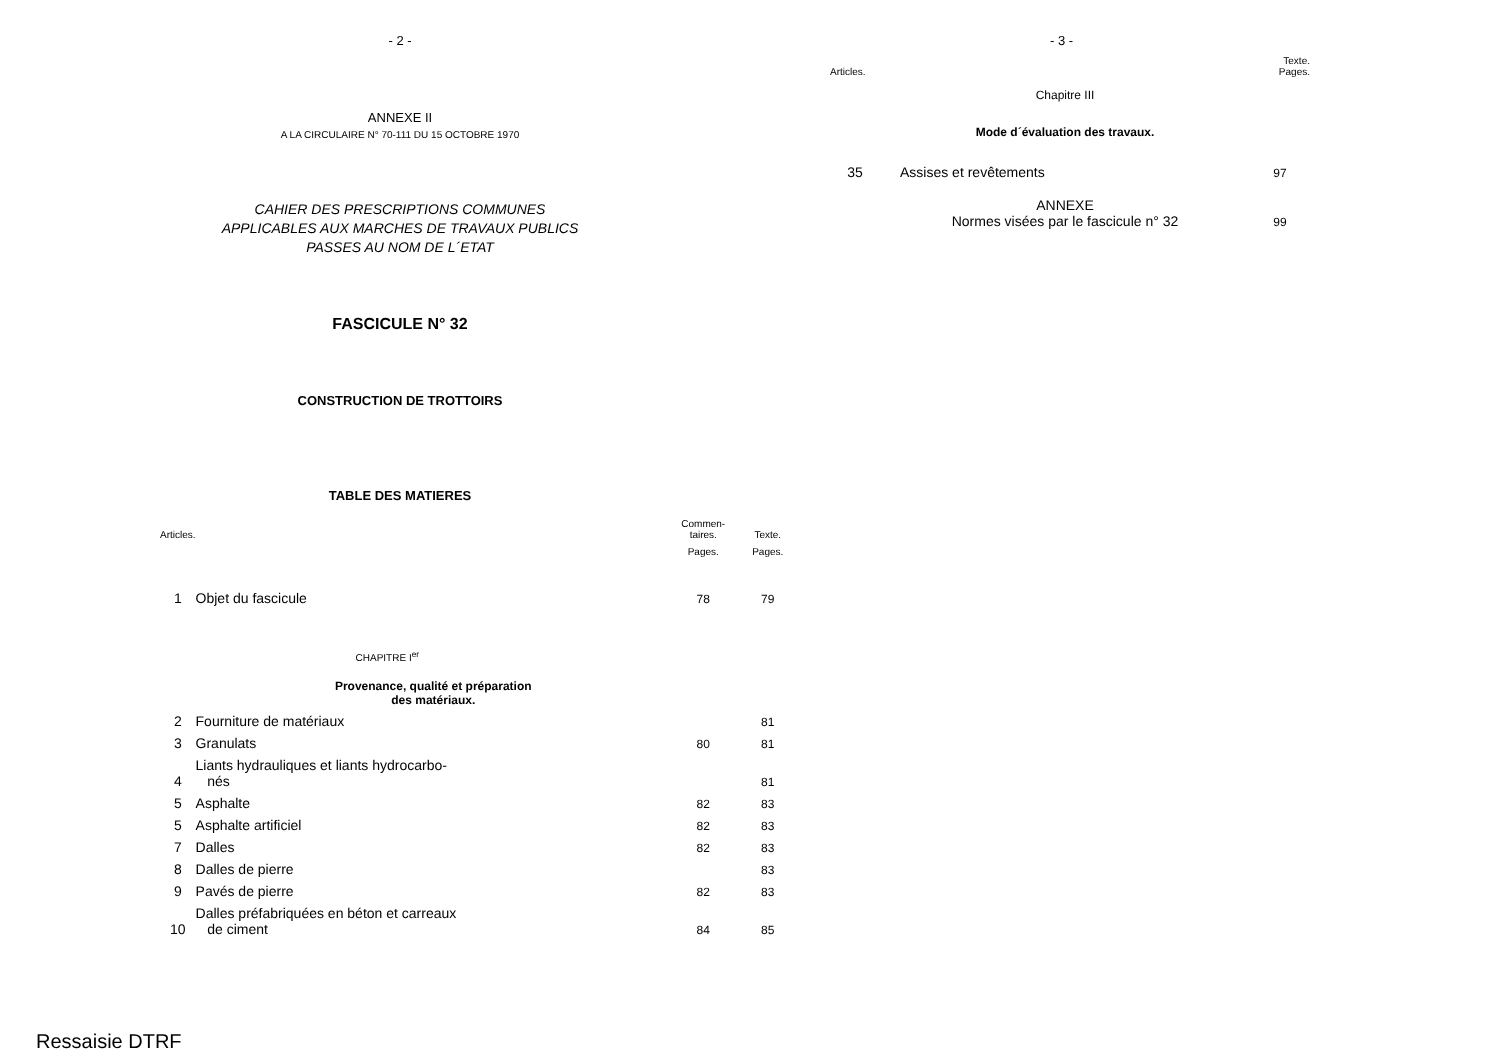- 2 -
ANNEXE II
A LA CIRCULAIRE N° 70-111 DU 15 OCTOBRE 1970
CAHIER DES PRESCRIPTIONS COMMUNES
APPLICABLES AUX MARCHES DE TRAVAUX PUBLICS
PASSES AU NOM DE L´ETAT
FASCICULE N° 32
CONSTRUCTION DE TROTTOIRS
TABLE DES MATIERES
| Articles. | | Commen- taires. | Texte. |
| | | Pages. | Pages. |
| 1 | Objet du fascicule | 78 | 79 |
| | CHAPITRE I<sup>er</sup> | | |
| | Provenance, qualité et préparation des matériaux. | | |
| 2 | Fourniture de matériaux | | 81 |
| 3 | Granulats | 80 | 81 |
| 4 | Liants hydrauliques et liants hydrocarbo- nés | | 81 |
| 5 | Asphalte | 82 | 83 |
| 5 | Asphalte artificiel | 82 | 83 |
| 7 | Dalles | 82 | 83 |
| 8 | Dalles de pierre | | 83 |
| 9 | Pavés de pierre | 82 | 83 |
| 10 | Dalles préfabriquées en béton et carreaux de ciment | 84 | 85 |
Ressaisie DTRF
- 3 -
| Articles. | | Texte. Pages. |
| | Chapitre III | |
| | Mode d´évaluation des travaux. | |
| 35 | Assises et revêtements | 97 |
| | ANNEXE Normes visées par le fascicule n° 32 | 99 |